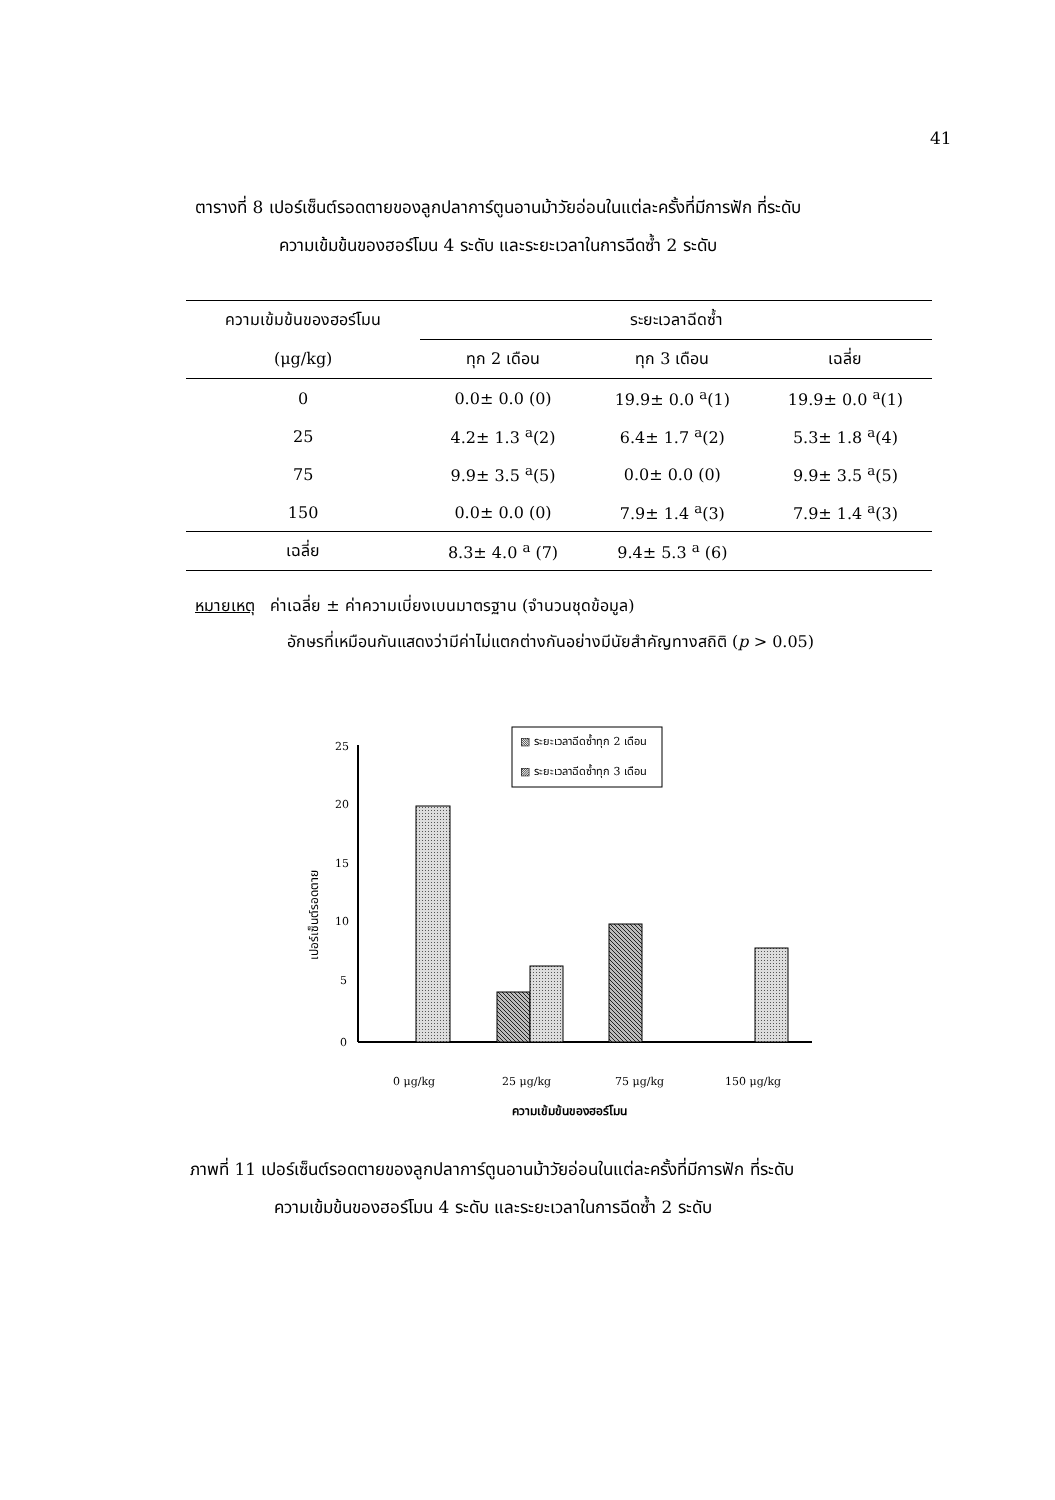41
ตารางที่ 8 เปอร์เซ็นต์รอดตายของลูกปลาการ์ตูนอานม้าวัยอ่อนในแต่ละครั้งที่มีการฟัก ที่ระดับ
ความเข้มข้นของฮอร์โมน 4 ระดับ และระยะเวลาในการฉีดซ้ำ 2 ระดับ
| ความเข้มข้นของฮอร์โมน | ระยะเวลาฉีดซ้ำ | | |
| --- | --- | --- | --- |
| (μg/kg) | ทุก 2 เดือน | ทุก 3 เดือน | เฉลี่ย |
| 0 | 0.0± 0.0 (0) | 19.9± 0.0 <sup>a</sup>(1) | 19.9± 0.0 <sup>a</sup>(1) |
| 25 | 4.2± 1.3 <sup>a</sup>(2) | 6.4± 1.7 <sup>a</sup>(2) | 5.3± 1.8 <sup>a</sup>(4) |
| 75 | 9.9± 3.5 <sup>a</sup>(5) | 0.0± 0.0 (0) | 9.9± 3.5 <sup>a</sup>(5) |
| 150 | 0.0± 0.0 (0) | 7.9± 1.4 <sup>a</sup>(3) | 7.9± 1.4 <sup>a</sup>(3) |
| เฉลี่ย | 8.3± 4.0 <sup>a</sup> (7) | 9.4± 5.3 <sup>a</sup> (6) | |
หมายเหตุ ค่าเฉลี่ย ± ค่าความเบี่ยงเบนมาตรฐาน (จำนวนชุดข้อมูล)
อักษรที่เหมือนกันแสดงว่ามีค่าไม่แตกต่างกันอย่างมีนัยสำคัญทางสถิติ (p > 0.05)
25
20
15
10
5
0
เปอร์เซ็นต์รอดตาย
▧ ระยะเวลาฉีดซ้ำทุก 2 เดือน
▨ ระยะเวลาฉีดซ้ำทุก 3 เดือน
0 μg/kg
25 μg/kg
75 μg/kg
150 μg/kg
ความเข้มข้นของฮอร์โมน
ภาพที่ 11 เปอร์เซ็นต์รอดตายของลูกปลาการ์ตูนอานม้าวัยอ่อนในแต่ละครั้งที่มีการฟัก ที่ระดับ
ความเข้มข้นของฮอร์โมน 4 ระดับ และระยะเวลาในการฉีดซ้ำ 2 ระดับ